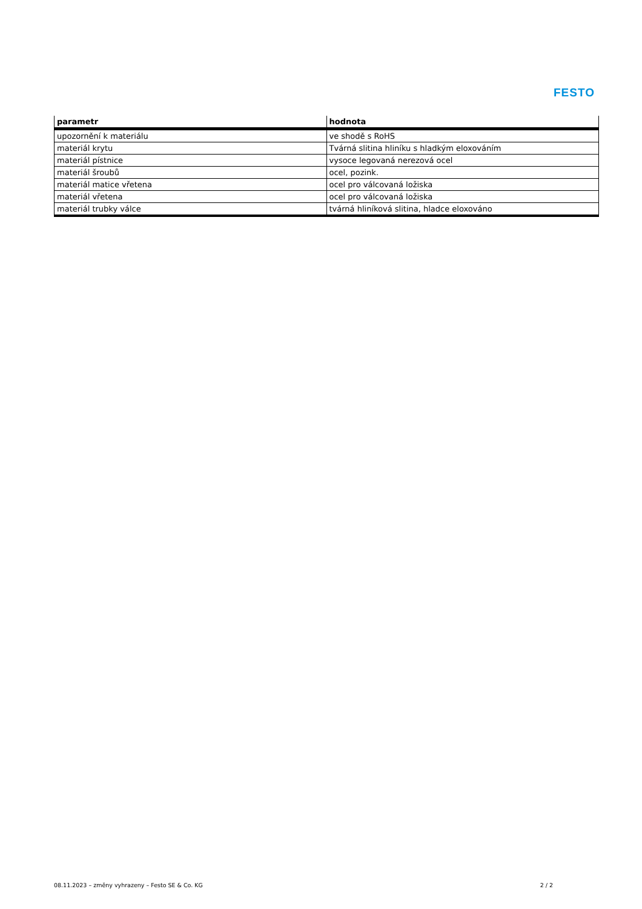FESTO
| parametr | hodnota |
| --- | --- |
| upozornění k materiálu | ve shodě s RoHS |
| materiál krytu | Tvárná slitina hliníku s hladkým eloxováním |
| materiál pístnice | vysoce legovaná nerezová ocel |
| materiál šroubů | ocel, pozink. |
| materiál matice vřetena | ocel pro válcovaná ložiska |
| materiál vřetena | ocel pro válcovaná ložiska |
| materiál trubky válce | tvárná hliníková slitina, hladce eloxováno |
08.11.2023 – změny vyhrazeny – Festo SE & Co. KG 2 / 2